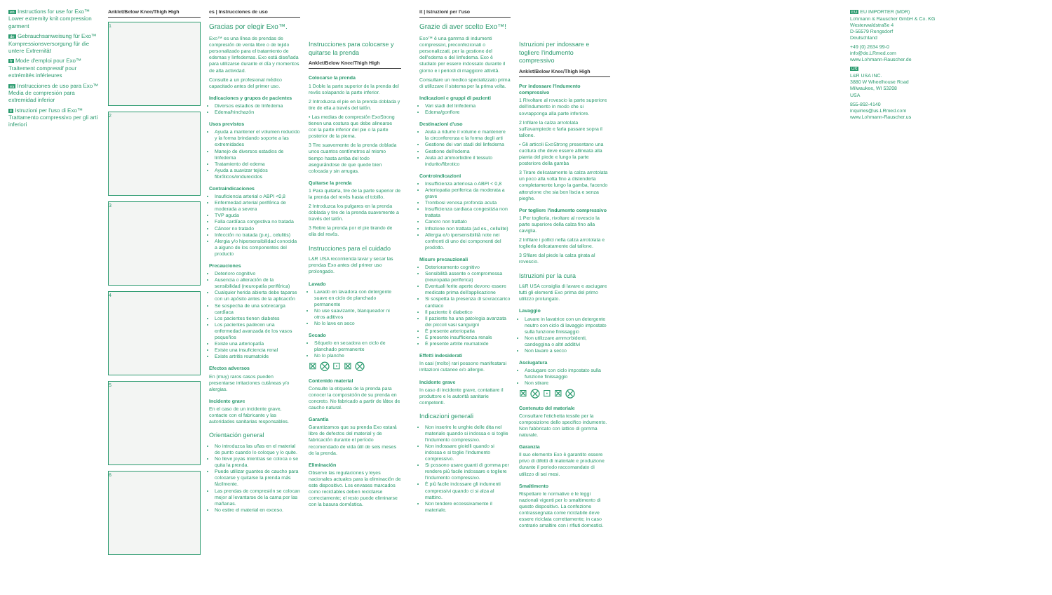en Instructions for use for Exo™ Lower extremity knit compression garment
de Gebrauchsanweisung für Exo™ Kompressionsversorgung für die untere Extremität
fr Mode d'emploi pour Exo™ Traitement compressif pour extrémités inférieures
es Instrucciones de uso para Exo™ Media de compresión para extremidad inferior
it Istruzioni per l'uso di Exo™ Trattamento compressivo per gli arti inferiori
Anklet/Below Knee/Thigh High
1
2
3
4
5
6
es | Instrucciones de uso
Gracias por elegir Exo™.
Exo™ es una línea de prendas de compresión de venta libre o de tejido personalizado para el tratamiento de edemas y linfedemas. Exo está diseñada para utilizarse durante el día y momentos de alta actividad.
Consulte a un profesional médico capacitado antes del primer uso.
Indicaciones y grupos de pacientes
Diversos estadios de linfedema
Edema/hinchazón
Usos previstos
Ayuda a mantener el volumen reducido y la forma brindando soporte a las extremidades
Manejo de diversos estadios de linfedema
Tratamiento del edema
Ayuda a suavizar tejidos fibróticos/endurecidos
Contraindicaciones
Insuficiencia arterial o ABPI <0,8
Enfermedad arterial periférica de moderada a severa
TVP aguda
Falla cardíaca congestiva no tratada
Cáncer no tratado
Infección no tratada (p.ej., celulitis)
Alergia y/o hipersensibilidad conocida a alguno de los componentes del producto
Precauciones
Deterioro cognitivo
Ausencia o alteración de la sensibilidad (neuropatía periférica)
Cualquier herida abierta debe taparse con un apósito antes de la aplicación
Se sospecha de una sobrecarga cardíaca
Los pacientes tienen diabetes
Los pacientes padecen una enfermedad avanzada de los vasos pequeños
Existe una arteriopatía
Existe una insuficiencia renal
Existe artritis reumatoide
Efectos adversos
En (muy) raros casos pueden presentarse irritaciones cutáneas y/o alergias.
Incidente grave
En el caso de un incidente grave, contacte con el fabricante y las autoridades sanitarias responsables.
Orientación general
No introduzca las uñas en el material de punto cuando lo coloque y lo quite.
No lleve joyas mientras se coloca o se quita la prenda.
Puede utilizar guantes de caucho para colocarse y quitarse la prenda más fácilmente.
Las prendas de compresión se colocan mejor al levantarse de la cama por las mañanas.
No estire el material en exceso.
Instrucciones para colocarse y quitarse la prenda
Anklet/Below Knee/Thigh High
Colocarse la prenda
1 Doble la parte superior de la prenda del revés solapando la parte inferior.
2 Introduzca el pie en la prenda doblada y tire de ella a través del talón.
• Las medias de compresión ExoStrong tienen una costura que debe alinearse con la parte inferior del pie o la parte posterior de la pierna.
3 Tire suavemente de la prenda doblada unos cuantos centímetros al mismo tiempo hasta arriba del todo asegurándose de que quede bien colocada y sin arrugas.
Quitarse la prenda
1 Para quitarla, tire de la parte superior de la prenda del revés hasta el tobillo.
2 Introduzca los pulgares en la prenda doblada y tire de la prenda suavemente a través del talón.
3 Retire la prenda por el pie tirando de ella del revés.
Instrucciones para el cuidado
L&R USA recomienda lavar y secar las prendas Exo antes del primer uso prolongado.
Lavado
Lavado en lavadora con detergente suave en ciclo de planchado permanente
No use suavizante, blanqueador ni otros aditivos
No lo lave en seco
Secado
Séquelo en secadora en ciclo de planchado permanente
No lo planche
⊠ ⨂ ⊡ ⊠ ⨂
Contenido material
Consulte la etiqueta de la prenda para conocer la composición de su prenda en concreto. No fabricado a partir de látex de caucho natural.
Garantía
Garantizamos que su prenda Exo estará libre de defectos del material y de fabricación durante el período recomendado de vida útil de seis meses de la prenda.
Eliminación
Observe las regulaciones y leyes nacionales actuales para la eliminación de este dispositivo. Los envases marcados como reciclables deben reciclarse correctamente; el resto puede eliminarse con la basura doméstica.
it | Istruzioni per l'uso
Grazie di aver scelto Exo™!
Exo™ è una gamma di indumenti compressivi, preconfezionati o personalizzati, per la gestione del dell'edema e del linfedema. Exo è studiato per essere indossato durante il giorno e i periodi di maggiore attività.
Consultare un medico specializzato prima di utilizzare il sistema per la prima volta.
Indicazioni e gruppi di pazienti
Vari stadi del linfedema
Edema/gonfiore
Destinazioni d'uso
Aiuta a ridurre il volume e mantenere la circonferenza e la forma degli arti
Gestione dei vari stadi del linfedema
Gestione dell'edema
Aiuta ad ammorbidire il tessuto indurito/fibrotico
Controindicazioni
Insufficienza arteriosa o ABPI < 0,8
Arteriopatia periferica da moderata a grave
Trombosi venosa profonda acuta
Insufficienza cardiaca congestizia non trattata
Cancro non trattato
Infezione non trattata (ad es., cellulite)
Allergia e/o ipersensibilità note nei confronti di uno dei componenti del prodotto.
Misure precauzionali
Deterioramento cognitivo
Sensibilità assente o compromessa (neuropatia periferica)
Eventuali ferite aperte devono essere medicate prima dell'applicazione
Si sospetta la presenza di sovraccarico cardiaco
Il paziente è diabetico
Il paziente ha una patologia avanzata dei piccoli vasi sanguigni
È presente arteriopatia
È presente insufficienza renale
È presente artrite reumatoide
Effetti indesiderati
In casi (molto) rari possono manifestarsi irritazioni cutanee e/o allergie.
Incidente grave
In caso di incidente grave, contattare il produttore e le autorità sanitarie competenti.
Indicazioni generali
Non inserire le unghie delle dita nel materiale quando si indossa e si toglie l'indumento compressivo.
Non indossare gioielli quando si indossa e si toglie l'indumento compressivo.
Si possono usare guanti di gomma per rendere più facile indossare e togliere l'indumento compressivo.
È più facile indossare gli indumenti compressivi quando ci si alza al mattino.
Non tendere eccessivamente il materiale.
Istruzioni per indossare e togliere l'indumento compressivo
Anklet/Below Knee/Thigh High
Per indossare l'indumento compressivo
1 Rivoltare al rovescio la parte superiore dell'indumento in modo che si sovrapponga alla parte inferiore.
2 Infilare la calza arrotolata sull'avampiede e farla passare sopra il tallone.
• Gli articoli ExoStrong presentano una cucitura che deve essere allineata alla pianta del piede e lungo la parte posteriore della gamba
3 Tirare delicatamente la calza arrotolata un poco alla volta fino a distenderla completamente lungo la gamba, facendo attenzione che sia ben liscia e senza pieghe.
Per togliere l'indumento compressivo
1 Per toglierla, rivoltare al rovescio la parte superiore della calza fino alla caviglia.
2 Infilare i pollici nella calza arrotolata e toglierla delicatamente dal tallone.
3 Sfilare dal piede la calza girata al rovescio.
Istruzioni per la cura
L&R USA consiglia di lavare e asciugare tutti gli elementi Exo prima del primo utilizzo prolungato.
Lavaggio
Lavare in lavatrice con un detergente neutro con ciclo di lavaggio impostato sulla funzione finissaggio
Non utilizzare ammorbidenti, candeggina o altri additivi
Non lavare a secco
Asciugatura
Asciugare con ciclo impostato sulla funzione finissaggio
Non stirare
⊠ ⨂ ⊡ ⊠ ⨂
Contenuto del materiale
Consultare l'etichetta tessile per la composizione dello specifico indumento. Non fabbricato con lattice di gomma naturale.
Garanzia
Il suo elemento Exo è garantito essere privo di difetti di materiale e produzione durante il periodo raccomandato di utilizzo di sei mesi.
Smaltimento
Rispettare le normative e le leggi nazionali vigenti per lo smaltimento di questo dispositivo. La confezione contrassegnata come riciclabile deve essere riciclata correttamente; in caso contrario smaltire con i rifiuti domestici.
EU EU IMPORTER (MDR)
Lohmann & Rauscher GmbH & Co. KG
Westerwaldstraße 4
D-56579 Rengsdorf
Deutschland
+49 (0) 2634 99-0
info@de.LRmed.com
www.Lohmann-Rauscher.de
US
L&R USA INC.
3880 W Wheelhouse Road
Milwaukee, WI 53208
USA
855-892-4140
inquiries@us.LRmed.com
www.Lohmann-Rauscher.us